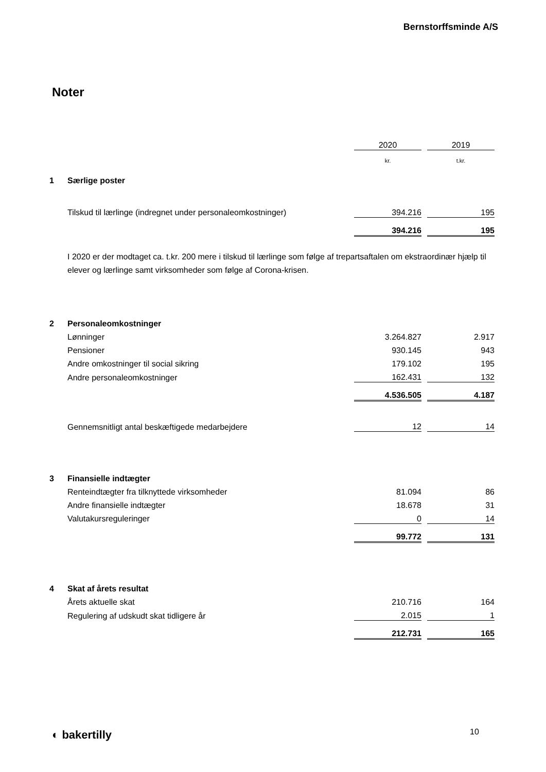Bernstorffsminde A/S
Noter
| | | 2020 | | 2019 |
| | | kr. | | t.kr. |
| 1 | Særlige poster | | | |
| | Tilskud til lærlinge (indregnet under personaleomkostninger) | 394.216 | | 195 |
| | | 394.216 | | 195 |
| | I 2020 er der modtaget ca. t.kr. 200 mere i tilskud til lærlinge som følge af trepartsaftalen om ekstraordinær hjælp til elever og lærlinge samt virksomheder som følge af Corona-krisen. | | | |
| 2 | Personaleomkostninger | | | |
| | Lønninger | 3.264.827 | | 2.917 |
| | Pensioner | 930.145 | | 943 |
| | Andre omkostninger til social sikring | 179.102 | | 195 |
| | Andre personaleomkostninger | 162.431 | | 132 |
| | | 4.536.505 | | 4.187 |
| | Gennemsnitligt antal beskæftigede medarbejdere | 12 | | 14 |
| 3 | Finansielle indtægter | | | |
| | Renteindtægter fra tilknyttede virksomheder | 81.094 | | 86 |
| | Andre finansielle indtægter | 18.678 | | 31 |
| | Valutakursreguleringer | 0 | | 14 |
| | | 99.772 | | 131 |
| 4 | Skat af årets resultat | | | |
| | Årets aktuelle skat | 210.716 | | 164 |
| | Regulering af udskudt skat tidligere år | 2.015 | | 1 |
| | | 212.731 | | 165 |
◐ bakertilly 10